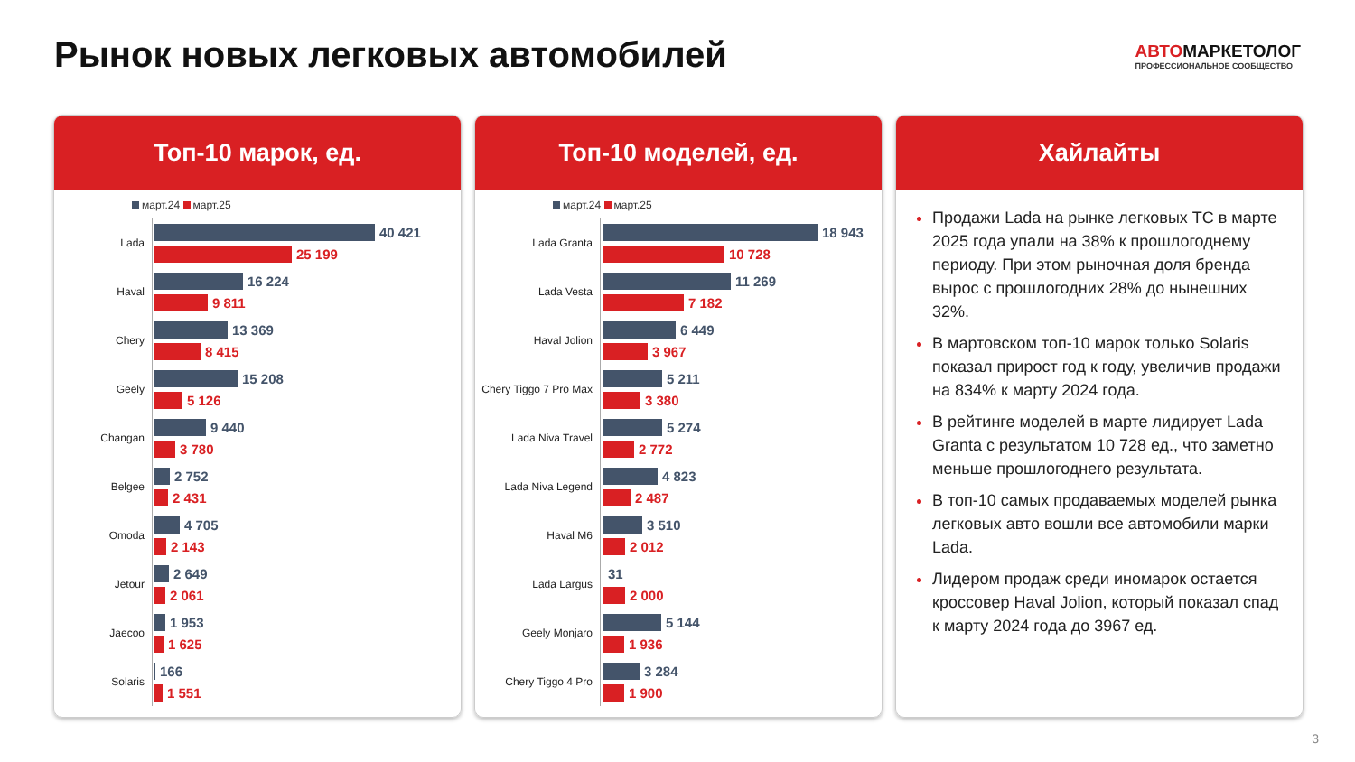Рынок новых легковых автомобилей
АВТОМАРКЕТОЛОГ
ПРОФЕССИОНАЛЬНОЕ СООБЩЕСТВО
Топ-10 марок, ед.
март.24 март.25
Lada
40 421
25 199
Haval
16 224
9 811
Chery
13 369
8 415
Geely
15 208
5 126
Changan
9 440
3 780
Belgee
2 752
2 431
Omoda
4 705
2 143
Jetour
2 649
2 061
Jaecoo
1 953
1 625
Solaris
166
1 551
Топ-10 моделей, ед.
март.24 март.25
Lada Granta
18 943
10 728
Lada Vesta
11 269
7 182
Haval Jolion
6 449
3 967
Chery Tiggo 7 Pro Max
5 211
3 380
Lada Niva Travel
5 274
2 772
Lada Niva Legend
4 823
2 487
Haval M6
3 510
2 012
Lada Largus
31
2 000
Geely Monjaro
5 144
1 936
Chery Tiggo 4 Pro
3 284
1 900
Хайлайты
Продажи Lada на рынке легковых ТС в марте 2025 года упали на 38% к прошлогоднему периоду. При этом рыночная доля бренда вырос с прошлогодних 28% до нынешних 32%.
В мартовском топ-10 марок только Solaris показал прирост год к году, увеличив продажи на 834% к марту 2024 года.
В рейтинге моделей в марте лидирует Lada Granta с результатом 10 728 ед., что заметно меньше прошлогоднего результата.
В топ-10 самых продаваемых моделей рынка легковых авто вошли все автомобили марки Lada.
Лидером продаж среди иномарок остается кроссовер Haval Jolion, который показал спад к марту 2024 года до 3967 ед.
3